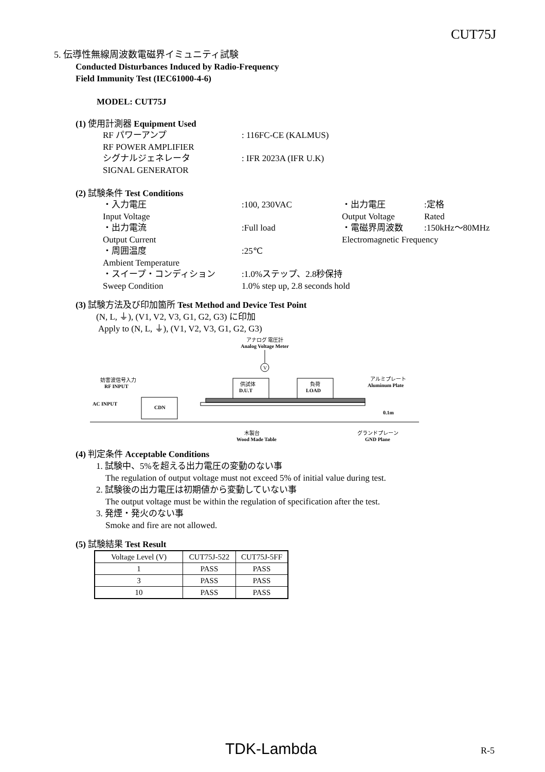CUT75J
5. 伝導性無線周波数電磁界イミュニティ試験
Conducted Disturbances Induced by Radio-Frequency
Field Immunity Test (IEC61000-4-6)
MODEL: CUT75J
(1) 使用計測器 Equipment Used
RF パワーアンプ: 116FC-CE (KALMUS)
RF POWER AMPLIFIER
シグナルジェネレータ: IFR 2023A (IFR U.K)
SIGNAL GENERATOR
(2) 試験条件 Test Conditions
・入力電圧:100, 230VAC ・出力電圧:定格
Input Voltage Output Voltage Rated
・出力電流:Full load ・電磁界周波数:150kHz～80MHz
Output Current Electromagnetic Frequency
・周囲温度:25℃
Ambient Temperature
・スイープ・コンディション:1.0%ステップ、2.8秒保持
Sweep Condition 1.0% step up, 2.8 seconds hold
(3) 試験方法及び印加箇所 Test Method and Device Test Point
(N, L, ⏚), (V1, V2, V3, G1, G2, G3) に印加
Apply to (N, L, ⏚), (V1, V2, V3, G1, G2, G3)
アナログ 電圧計
Analog Voltage Meter
V
妨害波信号入力
RF INPUT
AC INPUT
CDN
供試体
D.U.T
負荷
LOAD
アルミプレート
Aluminum Plate
0.1m
木製台
Wood Made Table
グランドプレーン
GND Plane
(4) 判定条件 Acceptable Conditions
1. 試験中、5%を超える出力電圧の変動のない事
The regulation of output voltage must not exceed 5% of initial value during test.
2. 試験後の出力電圧は初期値から変動していない事
The output voltage must be within the regulation of specification after the test.
3. 発煙・発火のない事
Smoke and fire are not allowed.
(5) 試験結果 Test Result
| Voltage Level (V) | CUT75J-522 | CUT75J-5FF |
| --- | --- | --- |
| 1 | PASS | PASS |
| 3 | PASS | PASS |
| 10 | PASS | PASS |
TDK-Lambda R-5